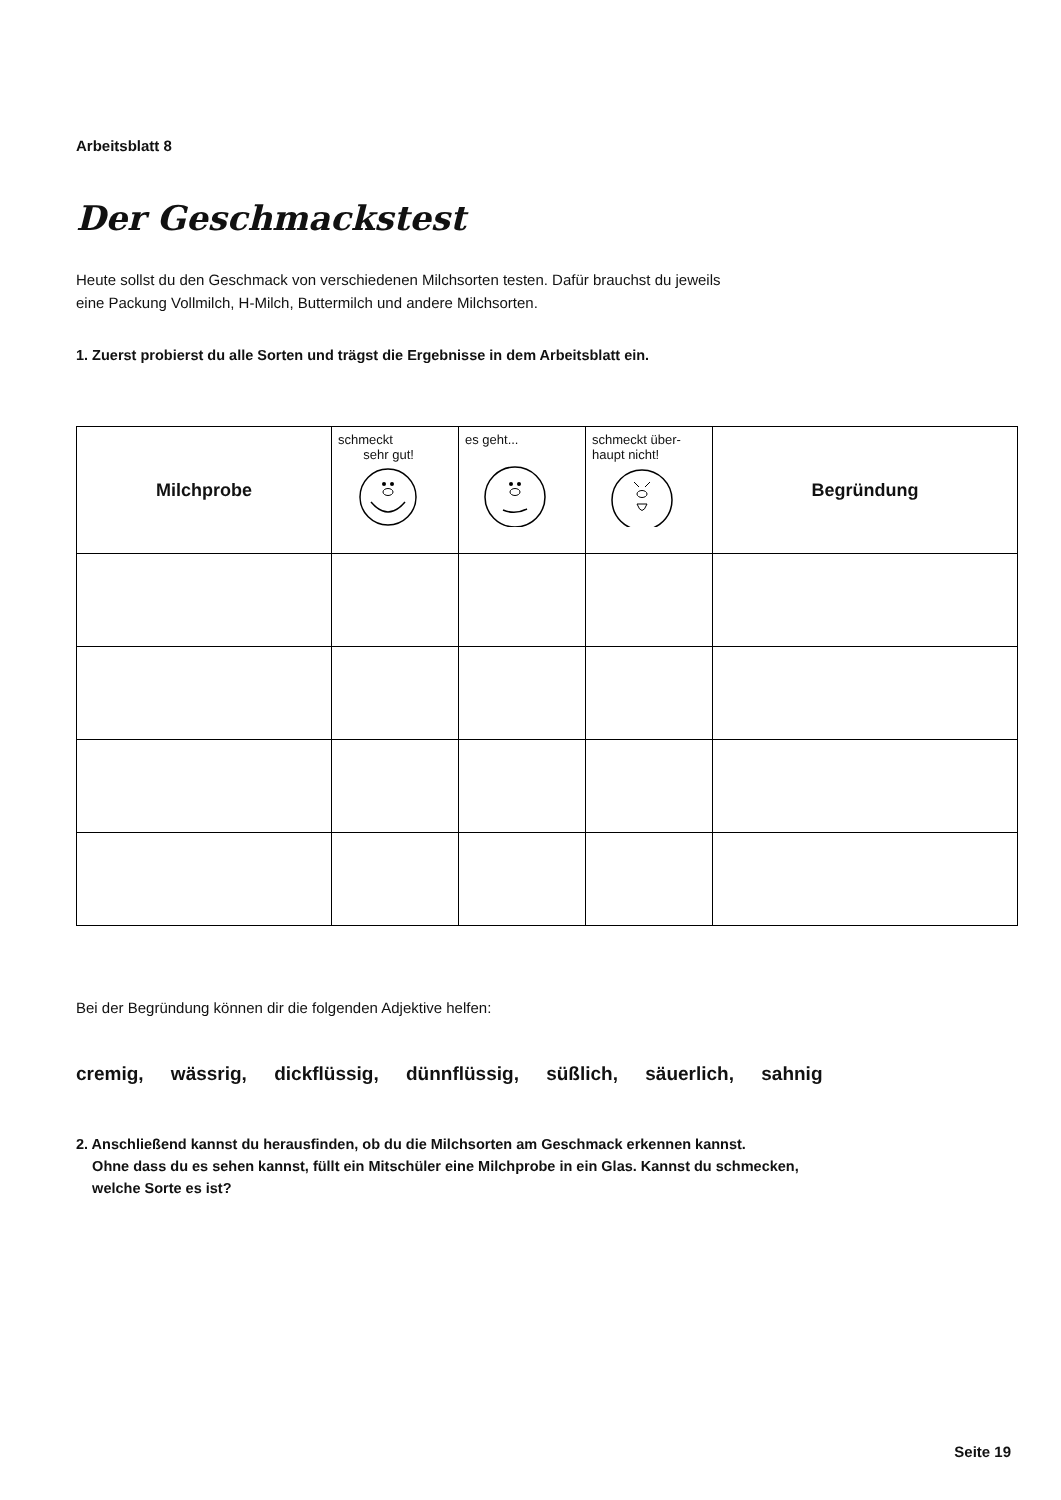Arbeitsblatt 8
Der Geschmackstest
Heute sollst du den Geschmack von verschiedenen Milchsorten testen. Dafür brauchst du jeweils
eine Packung Vollmilch, H-Milch, Buttermilch und andere Milchsorten.
1. Zuerst probierst du alle Sorten und trägst die Ergebnisse in dem Arbeitsblatt ein.
| Milchprobe | schmeckt sehr gut! | es geht... | schmeckt über- haupt nicht! | Begründung |
| --- | --- | --- | --- | --- |
Bei der Begründung können dir die folgenden Adjektive helfen:
cremig, wässrig, dickflüssig, dünnflüssig, süßlich, säuerlich, sahnig
2. Anschließend kannst du herausfinden, ob du die Milchsorten am Geschmack erkennen kannst.
Ohne dass du es sehen kannst, füllt ein Mitschüler eine Milchprobe in ein Glas. Kannst du schmecken,
welche Sorte es ist?
Seite 19